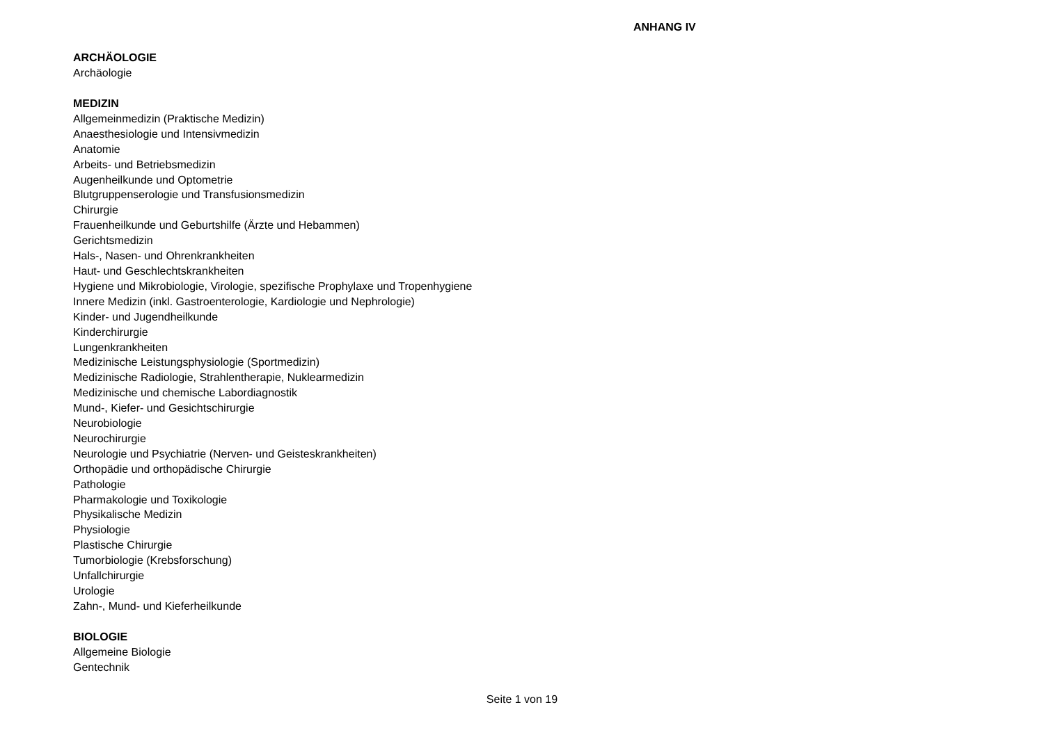ANHANG IV
ARCHÄOLOGIE
Archäologie
MEDIZIN
Allgemeinmedizin (Praktische Medizin)
Anaesthesiologie und Intensivmedizin
Anatomie
Arbeits- und Betriebsmedizin
Augenheilkunde und Optometrie
Blutgruppenserologie und Transfusionsmedizin
Chirurgie
Frauenheilkunde und Geburtshilfe (Ärzte und Hebammen)
Gerichtsmedizin
Hals-, Nasen- und Ohrenkrankheiten
Haut- und Geschlechtskrankheiten
Hygiene und Mikrobiologie, Virologie, spezifische Prophylaxe und Tropenhygiene
Innere Medizin (inkl. Gastroenterologie, Kardiologie und Nephrologie)
Kinder- und Jugendheilkunde
Kinderchirurgie
Lungenkrankheiten
Medizinische Leistungsphysiologie (Sportmedizin)
Medizinische Radiologie, Strahlentherapie, Nuklearmedizin
Medizinische und chemische Labordiagnostik
Mund-, Kiefer- und Gesichtschirurgie
Neurobiologie
Neurochirurgie
Neurologie und Psychiatrie (Nerven- und Geisteskrankheiten)
Orthopädie und orthopädische Chirurgie
Pathologie
Pharmakologie und Toxikologie
Physikalische Medizin
Physiologie
Plastische Chirurgie
Tumorbiologie (Krebsforschung)
Unfallchirurgie
Urologie
Zahn-, Mund- und Kieferheilkunde
BIOLOGIE
Allgemeine Biologie
Gentechnik
Seite 1 von 19